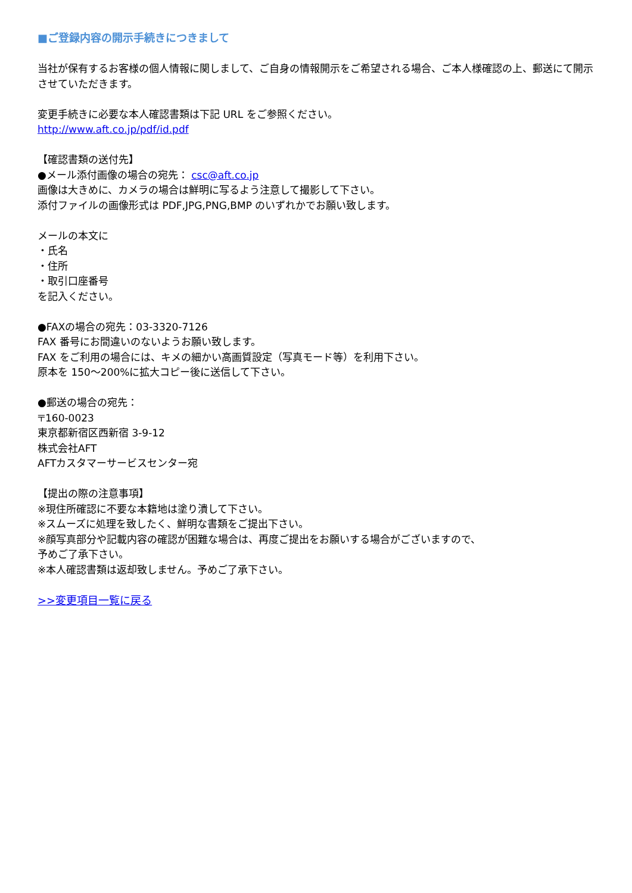■ご登録内容の開示手続きにつきまして
当社が保有するお客様の個人情報に関しまして、ご自身の情報開示をご希望される場合、ご本人様確認の上、郵送にて開示させていただきます。
変更手続きに必要な本人確認書類は下記 URL をご参照ください。
http://www.aft.co.jp/pdf/id.pdf
【確認書類の送付先】
●メール添付画像の場合の宛先： csc@aft.co.jp
画像は大きめに、カメラの場合は鮮明に写るよう注意して撮影して下さい。
添付ファイルの画像形式は PDF,JPG,PNG,BMP のいずれかでお願い致します。
メールの本文に
・氏名
・住所
・取引口座番号
を記入ください。
●FAXの場合の宛先：03-3320-7126
FAX 番号にお間違いのないようお願い致します。
FAX をご利用の場合には、キメの細かい高画質設定（写真モード等）を利用下さい。
原本を 150～200%に拡大コピー後に送信して下さい。
●郵送の場合の宛先：
〒160-0023
東京都新宿区西新宿 3-9-12
株式会社AFT
AFTカスタマーサービスセンター宛
【提出の際の注意事項】
※現住所確認に不要な本籍地は塗り潰して下さい。
※スムーズに処理を致したく、鮮明な書類をご提出下さい。
※顔写真部分や記載内容の確認が困難な場合は、再度ご提出をお願いする場合がございますので、
予めご了承下さい。
※本人確認書類は返却致しません。予めご了承下さい。
>>変更項目一覧に戻る